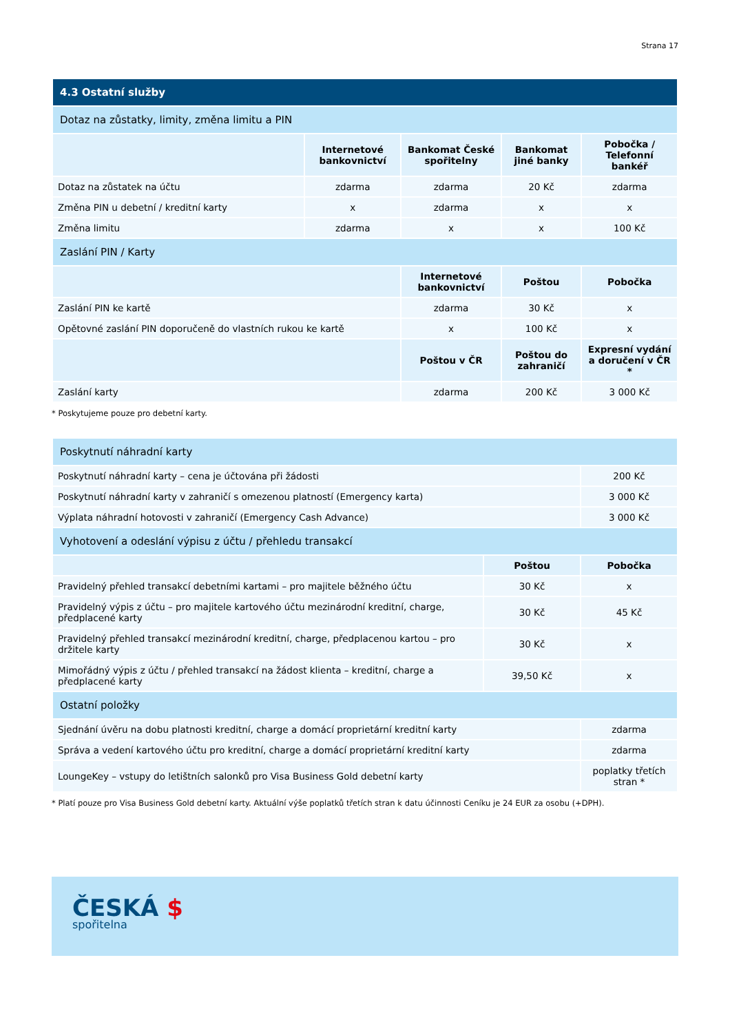Strana 17
| 4.3 Ostatní služby | | | | |
| Dotaz na zůstatky, limity, změna limitu a PIN | | | | |
| | Internetové bankovnictví | Bankomat České spořitelny | Bankomat jiné banky | Pobočka / Telefonní bankéř |
| Dotaz na zůstatek na účtu | zdarma | zdarma | 20 Kč | zdarma |
| Změna PIN u debetní / kreditní karty | x | zdarma | x | x |
| Změna limitu | zdarma | x | x | 100 Kč |
| Zaslání PIN / Karty | | | | |
| | | Internetové bankovnictví | Poštou | Pobočka |
| Zaslání PIN ke kartě | | zdarma | 30 Kč | x |
| Opětovné zaslání PIN doporučeně do vlastních rukou ke kartě | | x | 100 Kč | x |
| | | Poštou v ČR | Poštou do zahraničí | Expresní vydání a doručení v ČR * |
| Zaslání karty | | zdarma | 200 Kč | 3 000 Kč |
* Poskytujeme pouze pro debetní karty.
| Poskytnutí náhradní karty | | |
| Poskytnutí náhradní karty – cena je účtována při žádosti | | 200 Kč |
| Poskytnutí náhradní karty v zahraničí s omezenou platností (Emergency karta) | | 3 000 Kč |
| Výplata náhradní hotovosti v zahraničí (Emergency Cash Advance) | | 3 000 Kč |
| Vyhotovení a odeslání výpisu z účtu / přehledu transakcí | | |
| | Poštou | Pobočka |
| Pravidelný přehled transakcí debetními kartami – pro majitele běžného účtu | 30 Kč | x |
| Pravidelný výpis z účtu – pro majitele kartového účtu mezinárodní kreditní, charge, předplacené karty | 30 Kč | 45 Kč |
| Pravidelný přehled transakcí mezinárodní kreditní, charge, předplacenou kartou – pro držitele karty | 30 Kč | x |
| Mimořádný výpis z účtu / přehled transakcí na žádost klienta – kreditní, charge a předplacené karty | 39,50 Kč | x |
| Ostatní položky | | |
| Sjednání úvěru na dobu platnosti kreditní, charge a domácí proprietární kreditní karty | | zdarma |
| Správa a vedení kartového účtu pro kreditní, charge a domácí proprietární kreditní karty | | zdarma |
| LoungeKey – vstupy do letištních salonků pro Visa Business Gold debetní karty | | poplatky třetích stran * |
* Platí pouze pro Visa Business Gold debetní karty. Aktuální výše poplatků třetích stran k datu účinnosti Ceníku je 24 EUR za osobu (+DPH).
ČESKÁ $
spořitelna